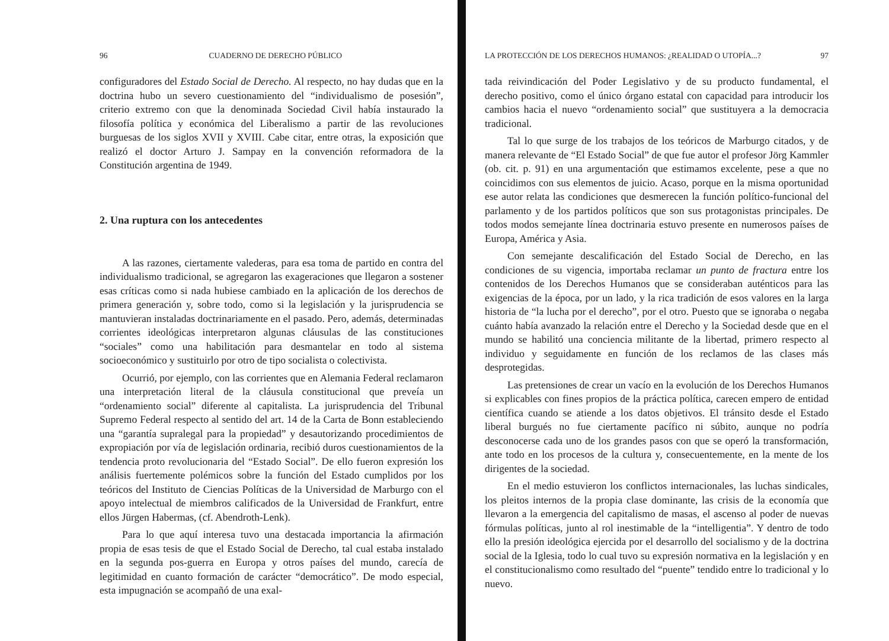96 CUADERNO DE DERECHO PÚBLICO
configuradores del Estado Social de Derecho. Al respecto, no hay dudas que en la doctrina hubo un severo cuestionamiento del “individualismo de posesión”, criterio extremo con que la denominada Sociedad Civil había instaurado la filosofía política y económica del Liberalismo a partir de las revoluciones burguesas de los siglos XVII y XVIII. Cabe citar, entre otras, la exposición que realizó el doctor Arturo J. Sampay en la convención reformadora de la Constitución argentina de 1949.
2. Una ruptura con los antecedentes
A las razones, ciertamente valederas, para esa toma de partido en contra del individualismo tradicional, se agregaron las exageraciones que llegaron a sostener esas críticas como si nada hubiese cambiado en la aplicación de los derechos de primera generación y, sobre todo, como si la legislación y la jurisprudencia se mantuvieran instaladas doctrinariamente en el pasado. Pero, además, determinadas corrientes ideológicas interpretaron algunas cláusulas de las constituciones “sociales” como una habilitación para desmantelar en todo al sistema socioeconómico y sustituirlo por otro de tipo socialista o colectivista.
Ocurrió, por ejemplo, con las corrientes que en Alemania Federal reclamaron una interpretación literal de la cláusula constitucional que preveía un “ordenamiento social” diferente al capitalista. La jurisprudencia del Tribunal Supremo Federal respecto al sentido del art. 14 de la Carta de Bonn estableciendo una “garantía supralegal para la propiedad” y desautorizando procedimientos de expropiación por vía de legislación ordinaria, recibió duros cuestionamientos de la tendencia proto revolucionaria del “Estado Social”. De ello fueron expresión los análisis fuertemente polémicos sobre la función del Estado cumplidos por los teóricos del Instituto de Ciencias Políticas de la Universidad de Marburgo con el apoyo intelectual de miembros calificados de la Universidad de Frankfurt, entre ellos Jürgen Habermas, (cf. Abendroth-Lenk).
Para lo que aquí interesa tuvo una destacada importancia la afirmación propia de esas tesis de que el Estado Social de Derecho, tal cual estaba instalado en la segunda pos-guerra en Europa y otros países del mundo, carecía de legitimidad en cuanto formación de carácter “democrático”. De modo especial, esta impugnación se acompañó de una exal-
LA PROTECCIÓN DE LOS DERECHOS HUMANOS: ¿REALIDAD O UTOPÍA...? 97
tada reivindicación del Poder Legislativo y de su producto fundamental, el derecho positivo, como el único órgano estatal con capacidad para introducir los cambios hacia el nuevo “ordenamiento social” que sustituyera a la democracia tradicional.
Tal lo que surge de los trabajos de los teóricos de Marburgo citados, y de manera relevante de “El Estado Social” de que fue autor el profesor Jörg Kammler (ob. cit. p. 91) en una argumentación que estimamos excelente, pese a que no coincidimos con sus elementos de juicio. Acaso, porque en la misma oportunidad ese autor relata las condiciones que desmerecen la función político-funcional del parlamento y de los partidos políticos que son sus protagonistas principales. De todos modos semejante línea doctrinaria estuvo presente en numerosos países de Europa, América y Asia.
Con semejante descalificación del Estado Social de Derecho, en las condiciones de su vigencia, importaba reclamar un punto de fractura entre los contenidos de los Derechos Humanos que se consideraban auténticos para las exigencias de la época, por un lado, y la rica tradición de esos valores en la larga historia de “la lucha por el derecho”, por el otro. Puesto que se ignoraba o negaba cuánto había avanzado la relación entre el Derecho y la Sociedad desde que en el mundo se habilitó una conciencia militante de la libertad, primero respecto al individuo y seguidamente en función de los reclamos de las clases más desprotegidas.
Las pretensiones de crear un vacío en la evolución de los Derechos Humanos si explicables con fines propios de la práctica política, carecen empero de entidad científica cuando se atiende a los datos objetivos. El tránsito desde el Estado liberal burgués no fue ciertamente pacífico ni súbito, aunque no podría desconocerse cada uno de los grandes pasos con que se operó la transformación, ante todo en los procesos de la cultura y, consecuentemente, en la mente de los dirigentes de la sociedad.
En el medio estuvieron los conflictos internacionales, las luchas sindicales, los pleitos internos de la propia clase dominante, las crisis de la economía que llevaron a la emergencia del capitalismo de masas, el ascenso al poder de nuevas fórmulas políticas, junto al rol inestimable de la “intelligentia”. Y dentro de todo ello la presión ideológica ejercida por el desarrollo del socialismo y de la doctrina social de la Iglesia, todo lo cual tuvo su expresión normativa en la legislación y en el constitucionalismo como resultado del “puente” tendido entre lo tradicional y lo nuevo.